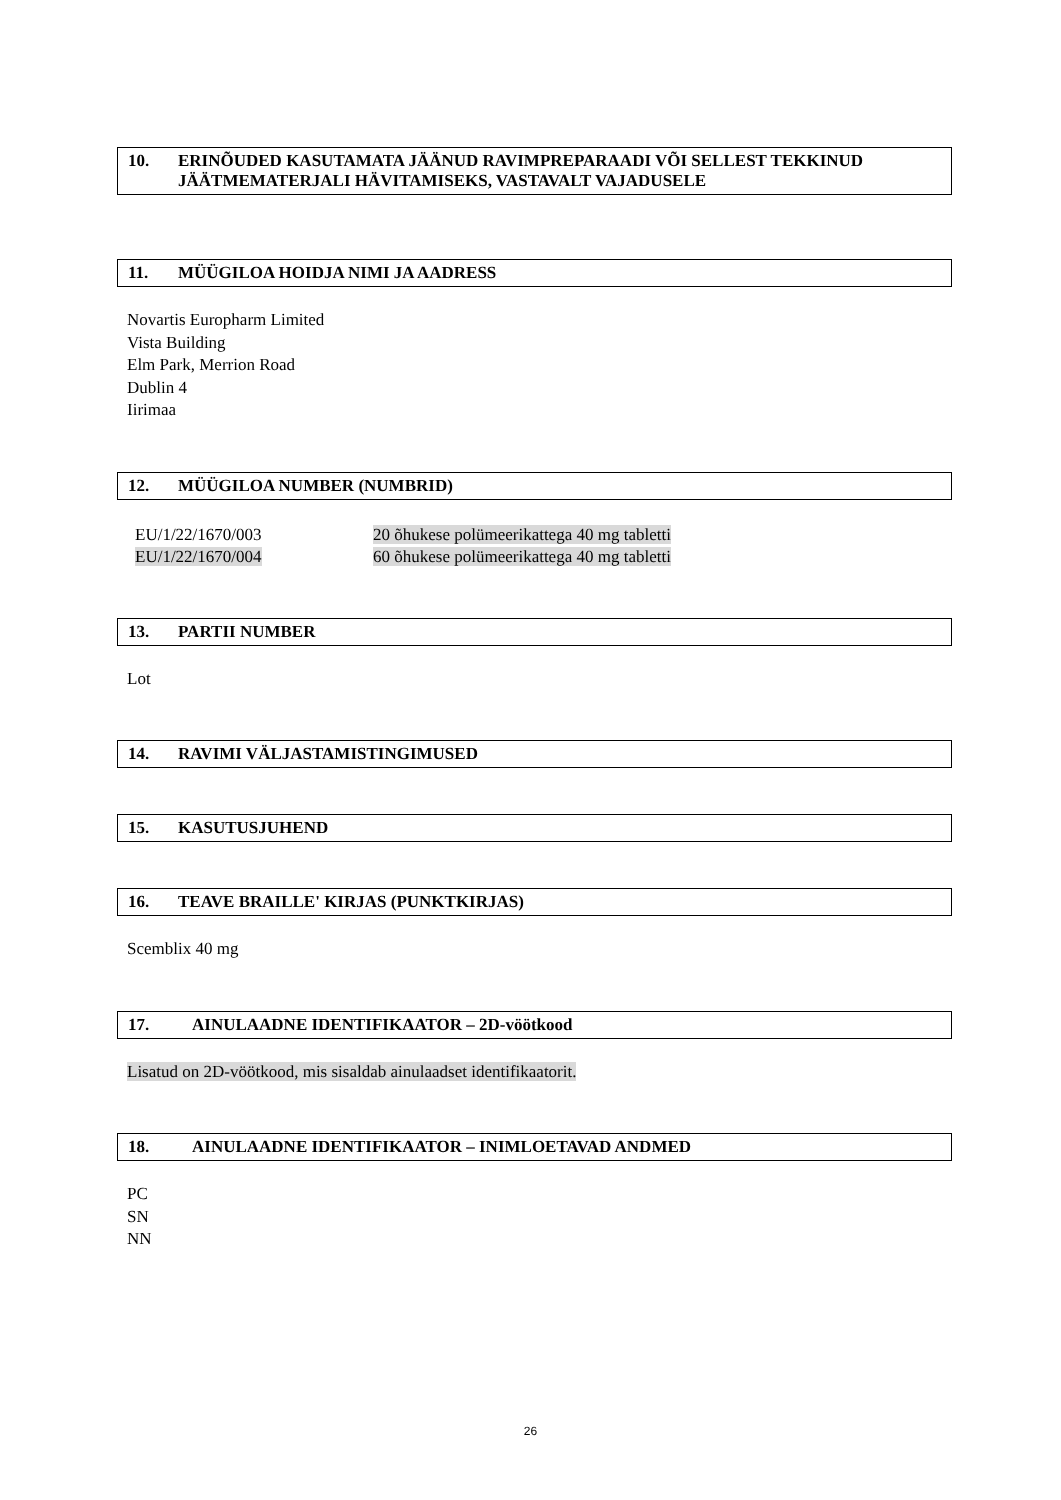10. ERINÕUDED KASUTAMATA JÄÄNUD RAVIMPREPARAADI VÕI SELLEST TEKKINUD JÄÄTMEMATERJALI HÄVITAMISEKS, VASTAVALT VAJADUSELE
11. MÜÜGILOA HOIDJA NIMI JA AADRESS
Novartis Europharm Limited
Vista Building
Elm Park, Merrion Road
Dublin 4
Iirimaa
12. MÜÜGILOA NUMBER (NUMBRID)
| EU/1/22/1670/003 | 20 õhukese polümeerikattega 40 mg tabletti |
| EU/1/22/1670/004 | 60 õhukese polümeerikattega 40 mg tabletti |
13. PARTII NUMBER
Lot
14. RAVIMI VÄLJASTAMISTINGIMUSED
15. KASUTUSJUHEND
16. TEAVE BRAILLE' KIRJAS (PUNKTKIRJAS)
Scemblix 40 mg
17. AINULAADNE IDENTIFIKAATOR – 2D-vöötkood
Lisatud on 2D-vöötkood, mis sisaldab ainulaadset identifikaatorit.
18. AINULAADNE IDENTIFIKAATOR – INIMLOETAVAD ANDMED
PC
SN
NN
26